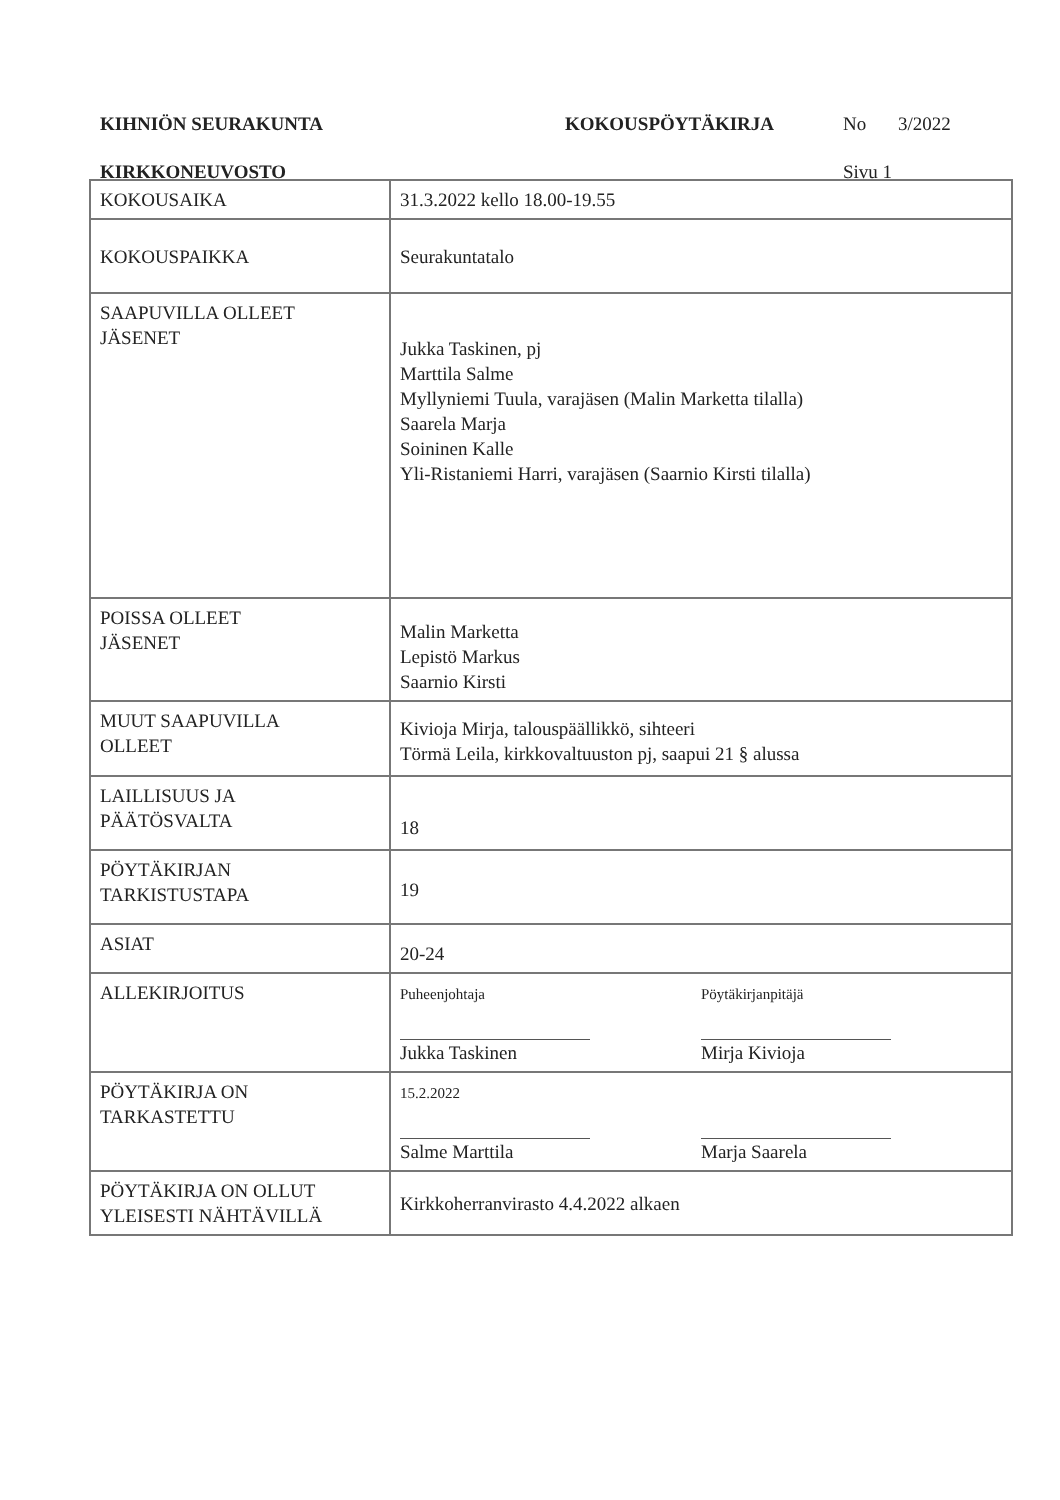KIHNIÖN SEURAKUNTA KOKOUSPÖYTÄKIRJA No 3/2022
KIRKKONEUVOSTO Sivu 1
| KOKOUSAIKA | 31.3.2022 kello 18.00-19.55 |
| KOKOUSPAIKKA | Seurakuntatalo |
| SAAPUVILLA OLLEET JÄSENET | Jukka Taskinen, pj Marttila Salme Myllyniemi Tuula, varajäsen (Malin Marketta tilalla) Saarela Marja Soininen Kalle Yli-Ristaniemi Harri, varajäsen (Saarnio Kirsti tilalla) |
| POISSA OLLEET JÄSENET | Malin Marketta Lepistö Markus Saarnio Kirsti |
| MUUT SAAPUVILLA OLLEET | Kivioja Mirja, talouspäällikkö, sihteeri Törmä Leila, kirkkovaltuuston pj, saapui 21 § alussa |
| LAILLISUUS JA PÄÄTÖSVALTA | 18 |
| PÖYTÄKIRJAN TARKISTUSTAPA | 19 |
| ASIAT | 20-24 |
| ALLEKIRJOITUS | Puheenjohtaja Jukka Taskinen Pöytäkirjanpitäjä Mirja Kivioja |
| PÖYTÄKIRJA ON TARKASTETTU | 15.2.2022 Salme Marttila Marja Saarela |
| PÖYTÄKIRJA ON OLLUT YLEISESTI NÄHTÄVILLÄ | Kirkkoherranvirasto 4.4.2022 alkaen |